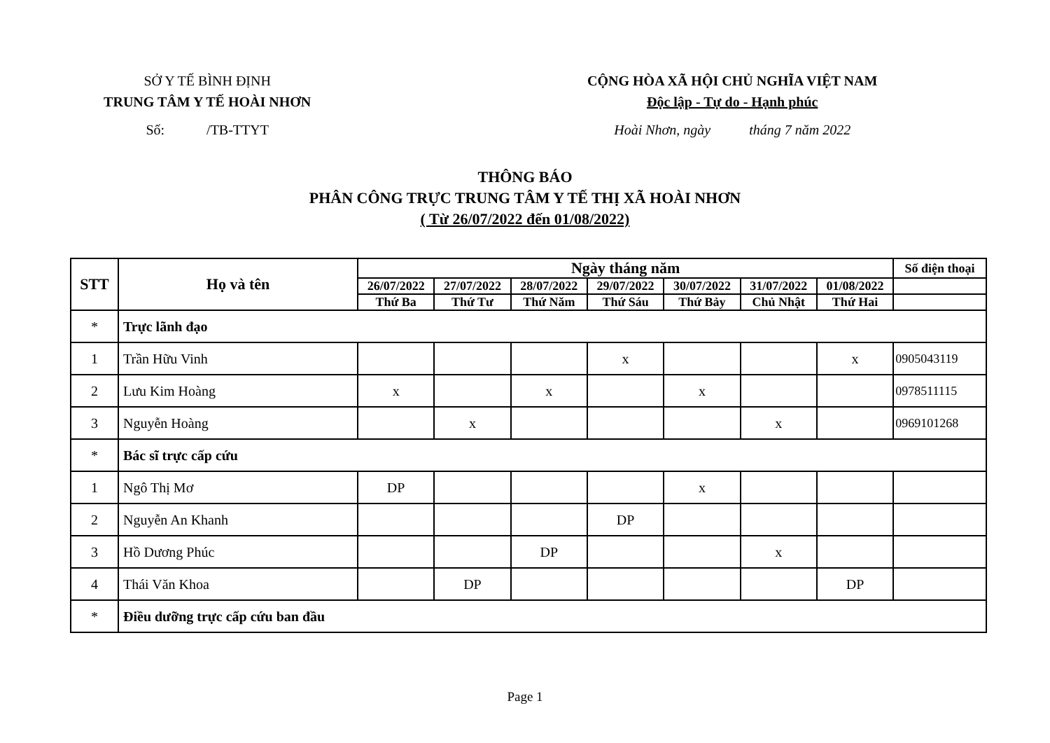SỞ Y TẾ BÌNH ĐỊNH
TRUNG TÂM Y TẾ HOÀI NHƠN
Số: /TB-TTYT
CỘNG HÒA XÃ HỘI CHỦ NGHĨA VIỆT NAM
Độc lập - Tự do - Hạnh phúc
Hoài Nhơn, ngày tháng 7 năm 2022
THÔNG BÁO
PHÂN CÔNG TRỰC TRUNG TÂM Y TẾ THỊ XÃ HOÀI NHƠN
( Từ 26/07/2022 đến 01/08/2022)
| STT | Họ và tên | Ngày tháng năm | | | | | | | Số điện thoại |
| --- | --- | --- | --- | --- | --- | --- | --- | --- | --- |
| | | 26/07/2022 | 27/07/2022 | 28/07/2022 | 29/07/2022 | 30/07/2022 | 31/07/2022 | 01/08/2022 | |
| | | Thứ Ba | Thứ Tư | Thứ Năm | Thứ Sáu | Thứ Bảy | Chủ Nhật | Thứ Hai | |
| * | Trực lãnh đạo | | | | | | | | |
| 1 | Trần Hữu Vinh | | | | x | | | x | 0905043119 |
| 2 | Lưu Kim Hoàng | x | | x | | x | | | 0978511115 |
| 3 | Nguyễn Hoàng | | x | | | | x | | 0969101268 |
| * | Bác sĩ trực cấp cứu | | | | | | | | |
| 1 | Ngô Thị Mơ | DP | | | | x | | | |
| 2 | Nguyễn An Khanh | | | | DP | | | | |
| 3 | Hồ Dương Phúc | | | DP | | | x | | |
| 4 | Thái Văn Khoa | | DP | | | | | DP | |
| * | Điều dưỡng trực cấp cứu ban đầu | | | | | | | | |
Page 1